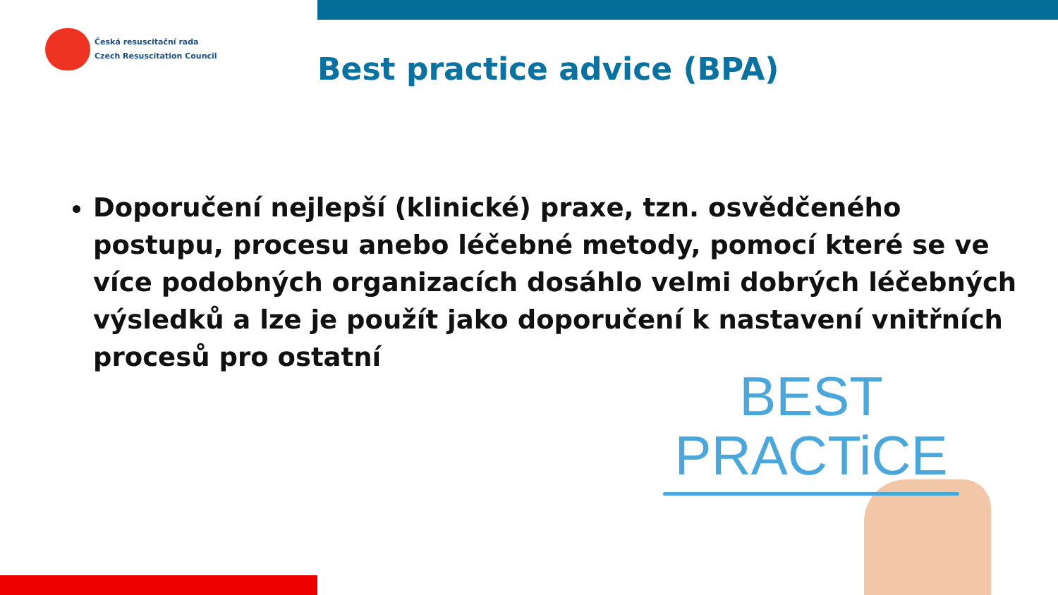Česká resuscitační rada
Czech Resuscitation Council
Best practice advice (BPA)
Doporučení nejlepší (klinické) praxe, tzn. osvědčeného postupu, procesu anebo léčebné metody, pomocí které se ve více podobných organizacích dosáhlo velmi dobrých léčebných výsledků a lze je použít jako doporučení k nastavení vnitřních procesů pro ostatní
BEST
PRACTiCE